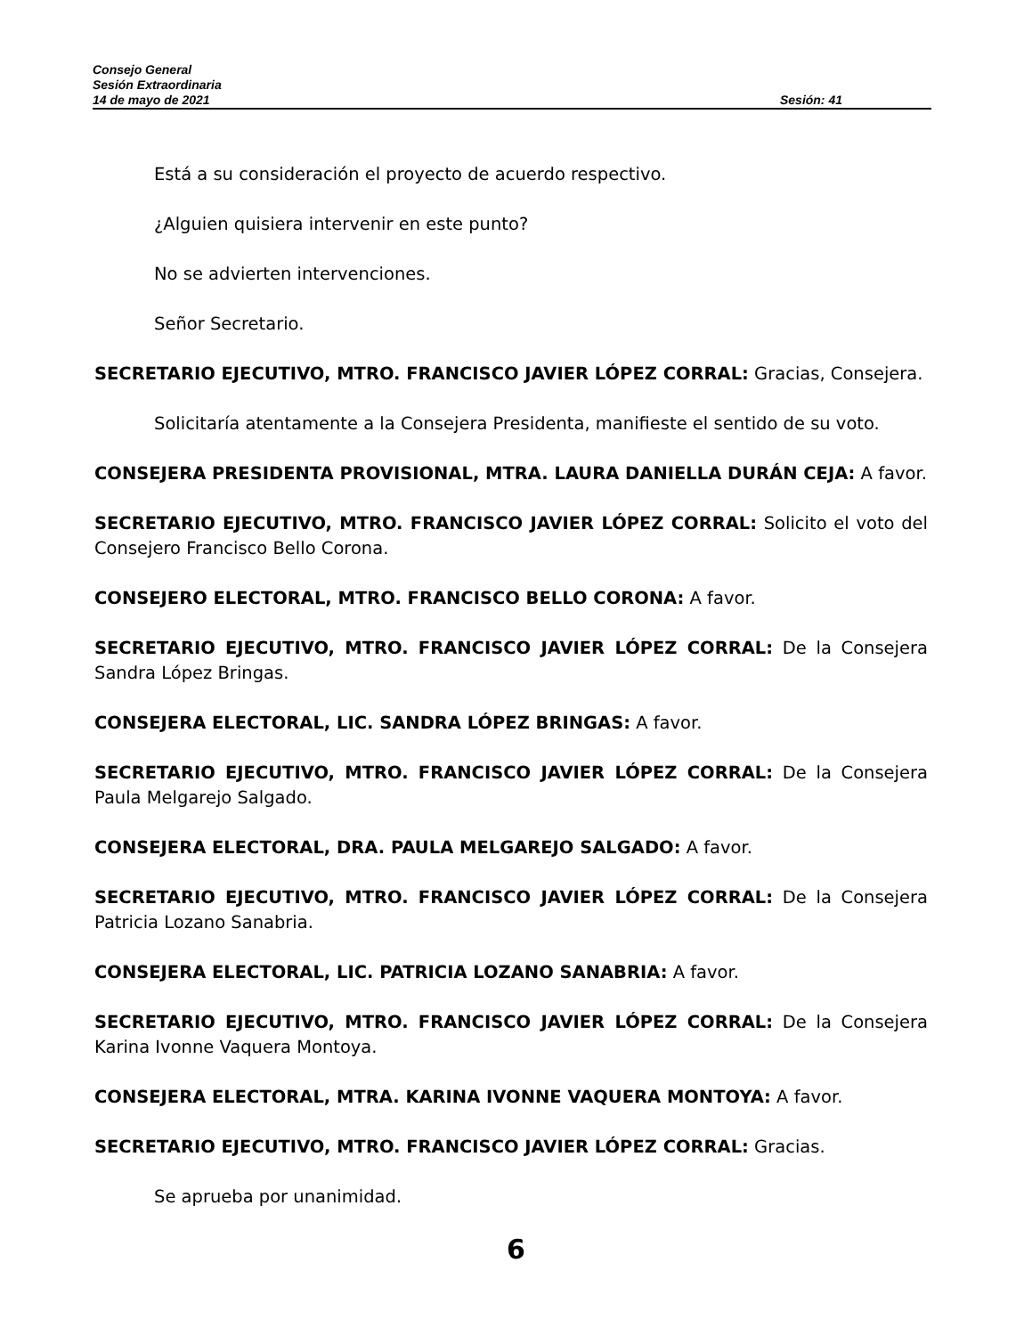Consejo General
Sesión Extraordinaria
14 de mayo de 2021 Sesión: 41
Está a su consideración el proyecto de acuerdo respectivo.
¿Alguien quisiera intervenir en este punto?
No se advierten intervenciones.
Señor Secretario.
SECRETARIO EJECUTIVO, MTRO. FRANCISCO JAVIER LÓPEZ CORRAL: Gracias, Consejera.
Solicitaría atentamente a la Consejera Presidenta, manifieste el sentido de su voto.
CONSEJERA PRESIDENTA PROVISIONAL, MTRA. LAURA DANIELLA DURÁN CEJA: A favor.
SECRETARIO EJECUTIVO, MTRO. FRANCISCO JAVIER LÓPEZ CORRAL: Solicito el voto del Consejero Francisco Bello Corona.
CONSEJERO ELECTORAL, MTRO. FRANCISCO BELLO CORONA: A favor.
SECRETARIO EJECUTIVO, MTRO. FRANCISCO JAVIER LÓPEZ CORRAL: De la Consejera Sandra López Bringas.
CONSEJERA ELECTORAL, LIC. SANDRA LÓPEZ BRINGAS: A favor.
SECRETARIO EJECUTIVO, MTRO. FRANCISCO JAVIER LÓPEZ CORRAL: De la Consejera Paula Melgarejo Salgado.
CONSEJERA ELECTORAL, DRA. PAULA MELGAREJO SALGADO: A favor.
SECRETARIO EJECUTIVO, MTRO. FRANCISCO JAVIER LÓPEZ CORRAL: De la Consejera Patricia Lozano Sanabria.
CONSEJERA ELECTORAL, LIC. PATRICIA LOZANO SANABRIA: A favor.
SECRETARIO EJECUTIVO, MTRO. FRANCISCO JAVIER LÓPEZ CORRAL: De la Consejera Karina Ivonne Vaquera Montoya.
CONSEJERA ELECTORAL, MTRA. KARINA IVONNE VAQUERA MONTOYA: A favor.
SECRETARIO EJECUTIVO, MTRO. FRANCISCO JAVIER LÓPEZ CORRAL: Gracias.
Se aprueba por unanimidad.
6